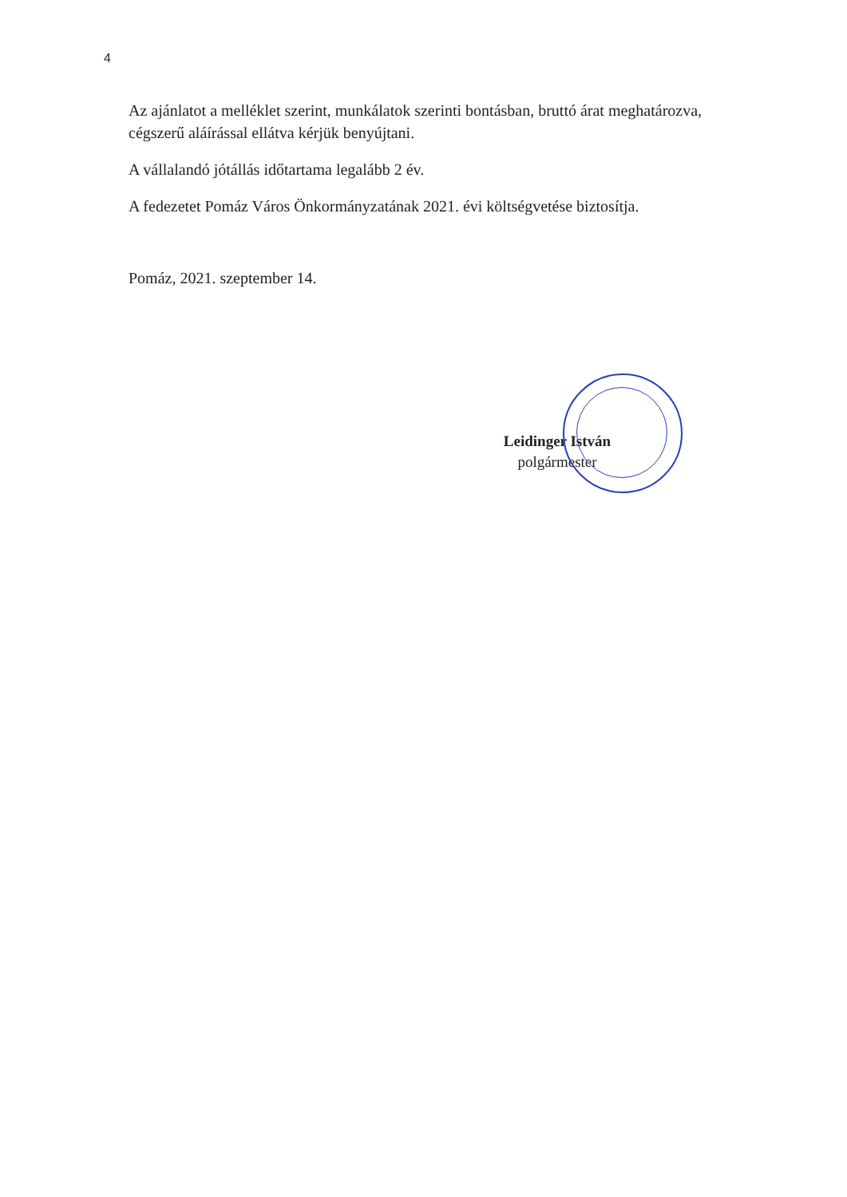4
Az ajánlatot a melléklet szerint, munkálatok szerinti bontásban, bruttó árat meghatározva, cégszerű aláírással ellátva kérjük benyújtani.
A vállalandó jótállás időtartama legalább 2 év.
A fedezetet Pomáz Város Önkormányzatának 2021. évi költségvetése biztosítja.
Pomáz, 2021. szeptember 14.
Leidinger István
polgármester